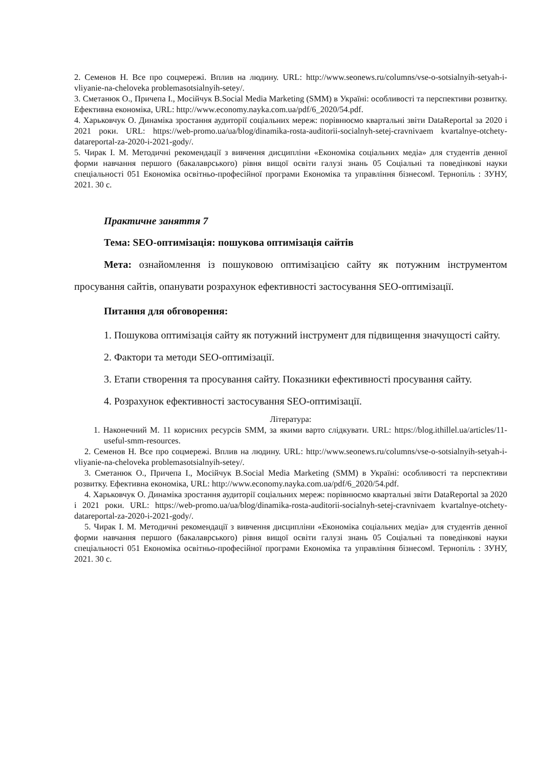2. Семенов Н. Все про соцмережі. Вплив на людину. URL: http://www.seonews.ru/columns/vse-o-sotsialnyih-setyah-i-vliyanie-na-cheloveka problemasotsialnyih-setey/.
3. Сметанюк О., Причепа І., Мосійчук В.Social Media Marketing (SMM) в Україні: особливості та перспективи розвитку. Ефективна економіка, URL: http://www.economy.nayka.com.ua/pdf/6_2020/54.pdf.
4. Харьковчук О. Динаміка зростання аудиторії соціальних мереж: порівнюємо квартальні звіти DataReportal за 2020 і 2021 роки. URL: https://web-promo.ua/ua/blog/dinamika-rosta-auditorii-socialnyh-setej-cravnivaem kvartalnye-otchety-datareportal-za-2020-i-2021-gody/.
5. Чирак І. М. Методичні рекомендації з вивчення дисципліни «Економіка соціальних медіа» для студентів денної форми навчання першого (бакалаврського) рівня вищої освіти галузі знань 05 Соціальні та поведінкові науки спеціальності 051 Економіка освітньо-професійної програми Економіка та управління бізнесом‖. Тернопіль : ЗУНУ, 2021. 30 с.
Практичне заняття 7
Тема: SEO-оптимізація: пошукова оптимізація сайтів
Мета: ознайомлення із пошуковою оптимізацією сайту як потужним інструментом просування сайтів, опанувати розрахунок ефективності застосування SEO-оптимізації.
Питання для обговорення:
1. Пошукова оптимізація сайту як потужний інструмент для підвищення значущості сайту.
2. Фактори та методи SEO-оптимізації.
3. Етапи створення та просування сайту. Показники ефективності просування сайту.
4. Розрахунок ефективності застосування SEO-оптимізації.
Література:
1. Наконечний М. 11 корисних ресурсів SMM, за якими варто слідкувати. URL: https://blog.ithillel.ua/articles/11-useful-smm-resources.
2. Семенов Н. Все про соцмережі. Вплив на людину. URL: http://www.seonews.ru/columns/vse-o-sotsialnyih-setyah-i-vliyanie-na-cheloveka problemasotsialnyih-setey/.
3. Сметанюк О., Причепа І., Мосійчук В.Social Media Marketing (SMM) в Україні: особливості та перспективи розвитку. Ефективна економіка, URL: http://www.economy.nayka.com.ua/pdf/6_2020/54.pdf.
4. Харьковчук О. Динаміка зростання аудиторії соціальних мереж: порівнюємо квартальні звіти DataReportal за 2020 і 2021 роки. URL: https://web-promo.ua/ua/blog/dinamika-rosta-auditorii-socialnyh-setej-cravnivaem kvartalnye-otchety-datareportal-za-2020-i-2021-gody/.
5. Чирак І. М. Методичні рекомендації з вивчення дисципліни «Економіка соціальних медіа» для студентів денної форми навчання першого (бакалаврського) рівня вищої освіти галузі знань 05 Соціальні та поведінкові науки спеціальності 051 Економіка освітньо-професійної програми Економіка та управління бізнесом‖. Тернопіль : ЗУНУ, 2021. 30 с.